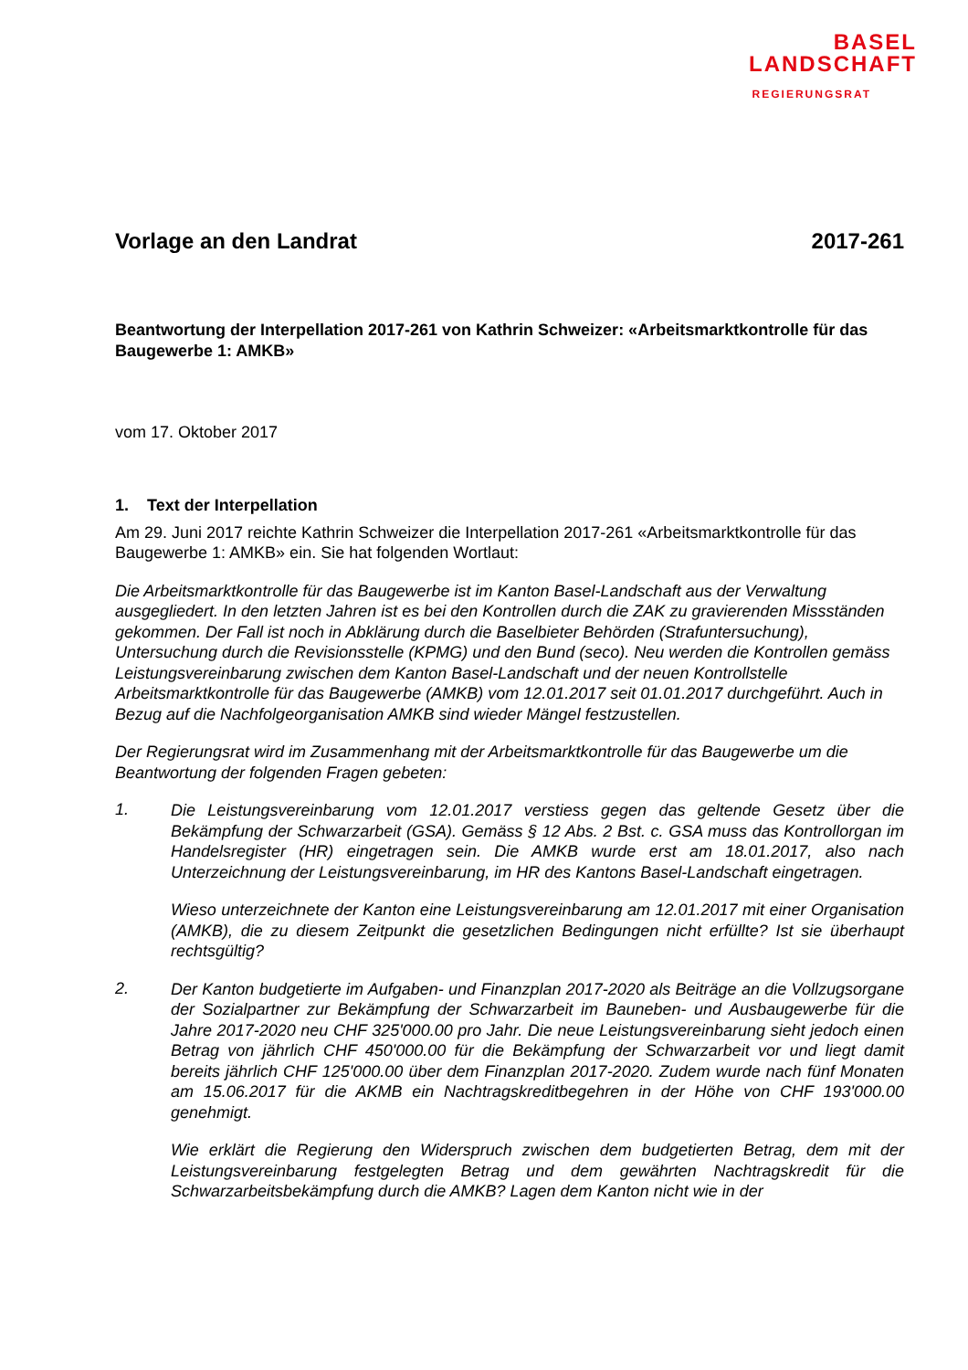BASEL
LANDSCHAFT
REGIERUNGSRAT
Vorlage an den Landrat 2017-261
Beantwortung der Interpellation 2017-261 von Kathrin Schweizer: «Arbeitsmarktkontrolle für das Baugewerbe 1: AMKB»
vom 17. Oktober 2017
1. Text der Interpellation
Am 29. Juni 2017 reichte Kathrin Schweizer die Interpellation 2017-261 «Arbeitsmarktkontrolle für das Baugewerbe 1: AMKB» ein. Sie hat folgenden Wortlaut:
Die Arbeitsmarktkontrolle für das Baugewerbe ist im Kanton Basel-Landschaft aus der Verwaltung ausgegliedert. In den letzten Jahren ist es bei den Kontrollen durch die ZAK zu gravierenden Missständen gekommen. Der Fall ist noch in Abklärung durch die Baselbieter Behörden (Strafuntersuchung), Untersuchung durch die Revisionsstelle (KPMG) und den Bund (seco). Neu werden die Kontrollen gemäss Leistungsvereinbarung zwischen dem Kanton Basel-Landschaft und der neuen Kontrollstelle Arbeitsmarktkontrolle für das Baugewerbe (AMKB) vom 12.01.2017 seit 01.01.2017 durchgeführt. Auch in Bezug auf die Nachfolgeorganisation AMKB sind wieder Mängel festzustellen.
Der Regierungsrat wird im Zusammenhang mit der Arbeitsmarktkontrolle für das Baugewerbe um die Beantwortung der folgenden Fragen gebeten:
1.
Die Leistungsvereinbarung vom 12.01.2017 verstiess gegen das geltende Gesetz über die Bekämpfung der Schwarzarbeit (GSA). Gemäss § 12 Abs. 2 Bst. c. GSA muss das Kontrollorgan im Handelsregister (HR) eingetragen sein. Die AMKB wurde erst am 18.01.2017, also nach Unterzeichnung der Leistungsvereinbarung, im HR des Kantons Basel-Landschaft eingetragen.
Wieso unterzeichnete der Kanton eine Leistungsvereinbarung am 12.01.2017 mit einer Organisation (AMKB), die zu diesem Zeitpunkt die gesetzlichen Bedingungen nicht erfüllte? Ist sie überhaupt rechtsgültig?
2.
Der Kanton budgetierte im Aufgaben- und Finanzplan 2017-2020 als Beiträge an die Vollzugsorgane der Sozialpartner zur Bekämpfung der Schwarzarbeit im Bauneben- und Ausbaugewerbe für die Jahre 2017-2020 neu CHF 325'000.00 pro Jahr. Die neue Leistungsvereinbarung sieht jedoch einen Betrag von jährlich CHF 450'000.00 für die Bekämpfung der Schwarzarbeit vor und liegt damit bereits jährlich CHF 125'000.00 über dem Finanzplan 2017-2020. Zudem wurde nach fünf Monaten am 15.06.2017 für die AKMB ein Nachtragskreditbegehren in der Höhe von CHF 193'000.00 genehmigt.
Wie erklärt die Regierung den Widerspruch zwischen dem budgetierten Betrag, dem mit der Leistungsvereinbarung festgelegten Betrag und dem gewährten Nachtragskredit für die Schwarzarbeitsbekämpfung durch die AMKB? Lagen dem Kanton nicht wie in der